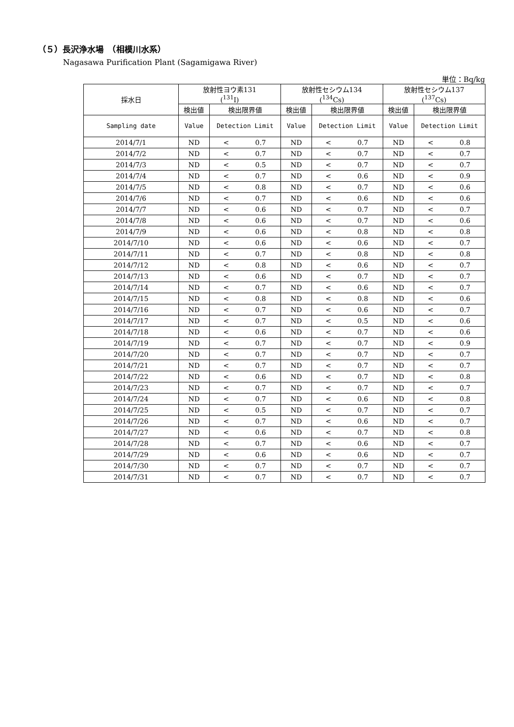（５）長沢浄水場　（相模川水系）
Nagasawa Purification Plant (Sagamigawa River)
単位：Bq/kg
| 採水日 | 放射性ヨウ素131 (<sup>131</sup>I) | | | 放射性セシウム134 (<sup>134</sup>Cs) | | | 放射性セシウム137 (<sup>137</sup>Cs) | | |
| --- | --- | --- | --- | --- | --- | --- | --- | --- | --- |
| | 検出値 | 検出限界値 | | 検出値 | 検出限界値 | | 検出値 | 検出限界値 | |
| Sampling date | Value | Detection Limit | | Value | Detection Limit | | Value | Detection Limit | |
| 2014/7/1 | ND | < | 0.7 | ND | < | 0.7 | ND | < | 0.8 |
| 2014/7/2 | ND | < | 0.7 | ND | < | 0.7 | ND | < | 0.7 |
| 2014/7/3 | ND | < | 0.5 | ND | < | 0.7 | ND | < | 0.7 |
| 2014/7/4 | ND | < | 0.7 | ND | < | 0.6 | ND | < | 0.9 |
| 2014/7/5 | ND | < | 0.8 | ND | < | 0.7 | ND | < | 0.6 |
| 2014/7/6 | ND | < | 0.7 | ND | < | 0.6 | ND | < | 0.6 |
| 2014/7/7 | ND | < | 0.6 | ND | < | 0.7 | ND | < | 0.7 |
| 2014/7/8 | ND | < | 0.6 | ND | < | 0.7 | ND | < | 0.6 |
| 2014/7/9 | ND | < | 0.6 | ND | < | 0.8 | ND | < | 0.8 |
| 2014/7/10 | ND | < | 0.6 | ND | < | 0.6 | ND | < | 0.7 |
| 2014/7/11 | ND | < | 0.7 | ND | < | 0.8 | ND | < | 0.8 |
| 2014/7/12 | ND | < | 0.8 | ND | < | 0.6 | ND | < | 0.7 |
| 2014/7/13 | ND | < | 0.6 | ND | < | 0.7 | ND | < | 0.7 |
| 2014/7/14 | ND | < | 0.7 | ND | < | 0.6 | ND | < | 0.7 |
| 2014/7/15 | ND | < | 0.8 | ND | < | 0.8 | ND | < | 0.6 |
| 2014/7/16 | ND | < | 0.7 | ND | < | 0.6 | ND | < | 0.7 |
| 2014/7/17 | ND | < | 0.7 | ND | < | 0.5 | ND | < | 0.6 |
| 2014/7/18 | ND | < | 0.6 | ND | < | 0.7 | ND | < | 0.6 |
| 2014/7/19 | ND | < | 0.7 | ND | < | 0.7 | ND | < | 0.9 |
| 2014/7/20 | ND | < | 0.7 | ND | < | 0.7 | ND | < | 0.7 |
| 2014/7/21 | ND | < | 0.7 | ND | < | 0.7 | ND | < | 0.7 |
| 2014/7/22 | ND | < | 0.6 | ND | < | 0.7 | ND | < | 0.8 |
| 2014/7/23 | ND | < | 0.7 | ND | < | 0.7 | ND | < | 0.7 |
| 2014/7/24 | ND | < | 0.7 | ND | < | 0.6 | ND | < | 0.8 |
| 2014/7/25 | ND | < | 0.5 | ND | < | 0.7 | ND | < | 0.7 |
| 2014/7/26 | ND | < | 0.7 | ND | < | 0.6 | ND | < | 0.7 |
| 2014/7/27 | ND | < | 0.6 | ND | < | 0.7 | ND | < | 0.8 |
| 2014/7/28 | ND | < | 0.7 | ND | < | 0.6 | ND | < | 0.7 |
| 2014/7/29 | ND | < | 0.6 | ND | < | 0.6 | ND | < | 0.7 |
| 2014/7/30 | ND | < | 0.7 | ND | < | 0.7 | ND | < | 0.7 |
| 2014/7/31 | ND | < | 0.7 | ND | < | 0.7 | ND | < | 0.7 |